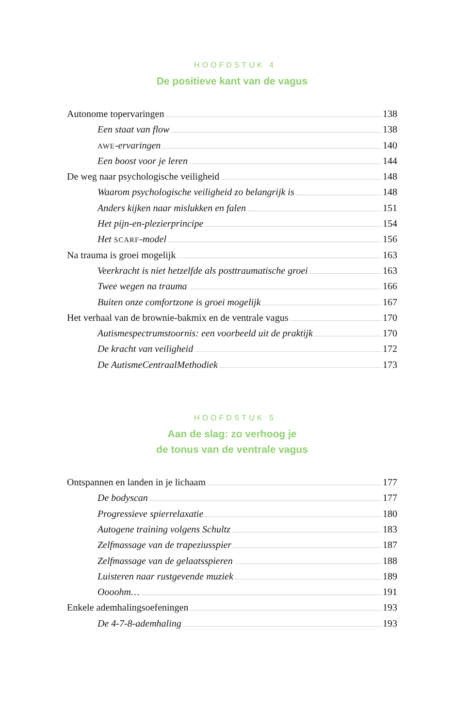HOOFDSTUK 4
De positieve kant van de vagus
Autonome topervaringen 138
Een staat van flow 138
AWE-ervaringen 140
Een boost voor je leren 144
De weg naar psychologische veiligheid 148
Waarom psychologische veiligheid zo belangrijk is 148
Anders kijken naar mislukken en falen 151
Het pijn-en-plezierprincipe 154
Het SCARF-model 156
Na trauma is groei mogelijk 163
Veerkracht is niet hetzelfde als posttraumatische groei 163
Twee wegen na trauma 166
Buiten onze comfortzone is groei mogelijk 167
Het verhaal van de brownie-bakmix en de ventrale vagus 170
Autismespectrumstoornis: een voorbeeld uit de praktijk 170
De kracht van veiligheid 172
De AutismeCentraalMethodiek 173
HOOFDSTUK 5
Aan de slag: zo verhoog je
de tonus van de ventrale vagus
Ontspannen en landen in je lichaam 177
De bodyscan 177
Progressieve spierrelaxatie 180
Autogene training volgens Schultz 183
Zelfmassage van de trapeziusspier 187
Zelfmassage van de gelaatsspieren 188
Luisteren naar rustgevende muziek 189
Oooohm… 191
Enkele ademhalingsoefeningen 193
De 4-7-8-ademhaling 193